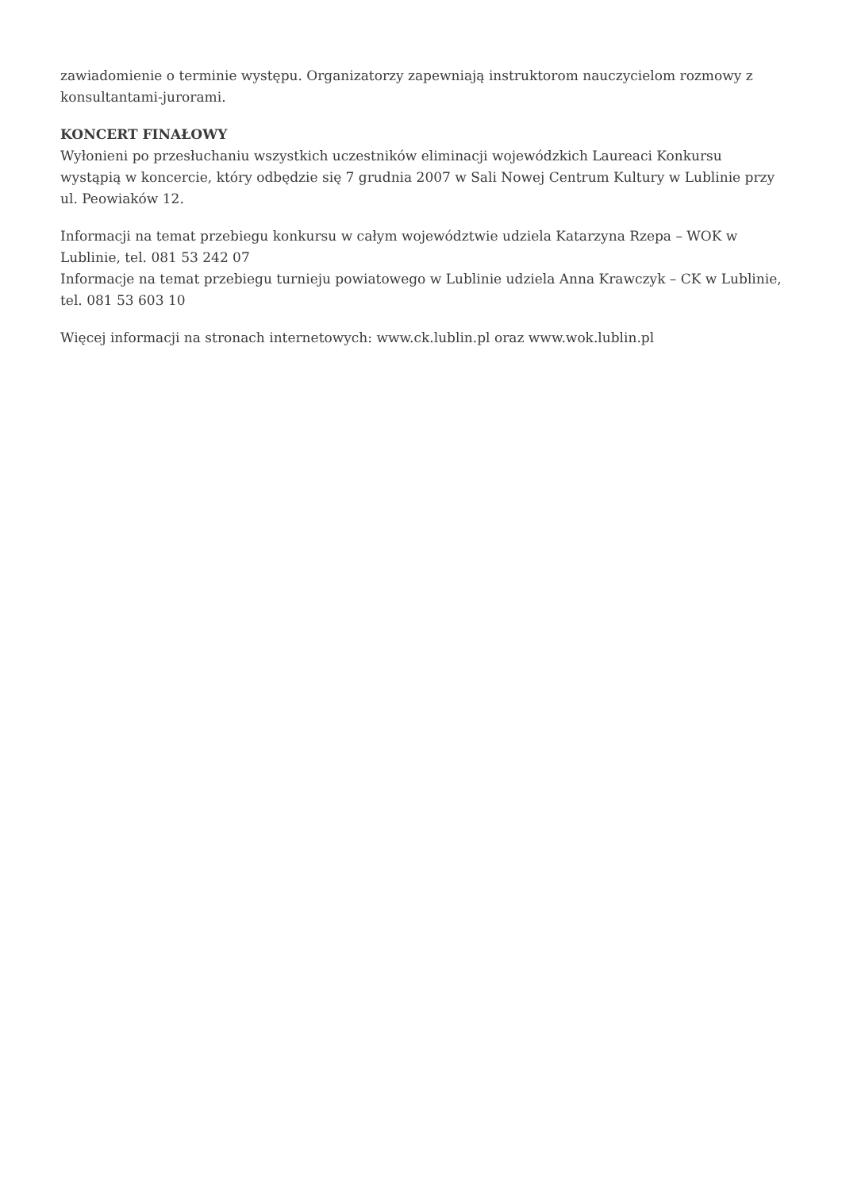zawiadomienie o terminie występu. Organizatorzy zapewniają instruktorom nauczycielom rozmowy z konsultantami-jurorami.
KONCERT FINAŁOWY
Wyłonieni po przesłuchaniu wszystkich uczestników eliminacji wojewódzkich Laureaci Konkursu wystąpią w koncercie, który odbędzie się 7 grudnia 2007 w Sali Nowej Centrum Kultury w Lublinie przy ul. Peowiaków 12.
Informacji na temat przebiegu konkursu w całym województwie udziela Katarzyna Rzepa – WOK w Lublinie, tel. 081 53 242 07
Informacje na temat przebiegu turnieju powiatowego w Lublinie udziela Anna Krawczyk – CK w Lublinie, tel. 081 53 603 10
Więcej informacji na stronach internetowych: www.ck.lublin.pl oraz www.wok.lublin.pl